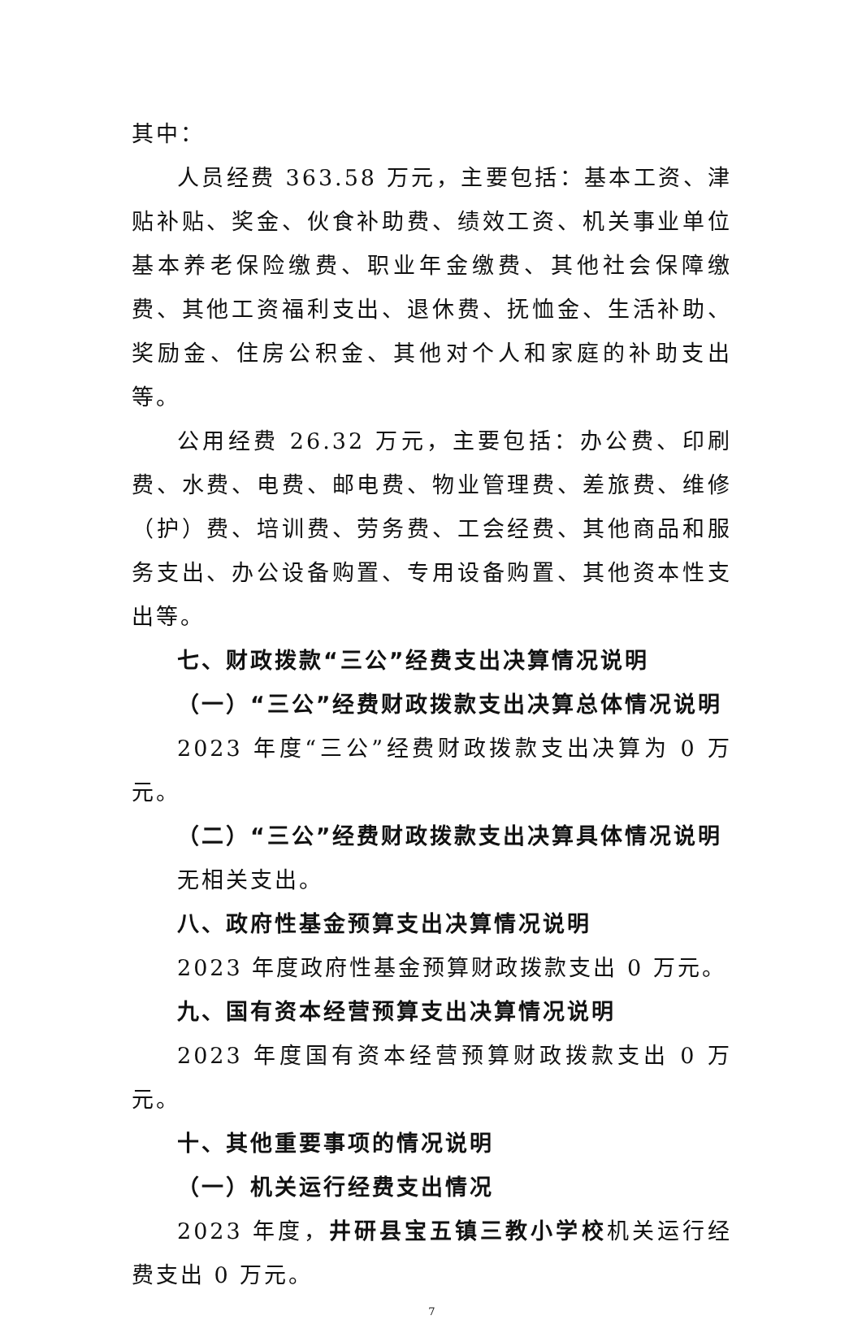其中：
人员经费 363.58 万元，主要包括：基本工资、津贴补贴、奖金、伙食补助费、绩效工资、机关事业单位基本养老保险缴费、职业年金缴费、其他社会保障缴费、其他工资福利支出、退休费、抚恤金、生活补助、奖励金、住房公积金、其他对个人和家庭的补助支出等。
公用经费 26.32 万元，主要包括：办公费、印刷费、水费、电费、邮电费、物业管理费、差旅费、维修（护）费、培训费、劳务费、工会经费、其他商品和服务支出、办公设备购置、专用设备购置、其他资本性支出等。
七、财政拨款“三公”经费支出决算情况说明
（一）“三公”经费财政拨款支出决算总体情况说明
2023 年度“三公”经费财政拨款支出决算为 0 万元。
（二）“三公”经费财政拨款支出决算具体情况说明
无相关支出。
八、政府性基金预算支出决算情况说明
2023 年度政府性基金预算财政拨款支出 0 万元。
九、国有资本经营预算支出决算情况说明
2023 年度国有资本经营预算财政拨款支出 0 万元。
十、其他重要事项的情况说明
（一）机关运行经费支出情况
2023 年度，井研县宝五镇三教小学校机关运行经费支出 0 万元。
7